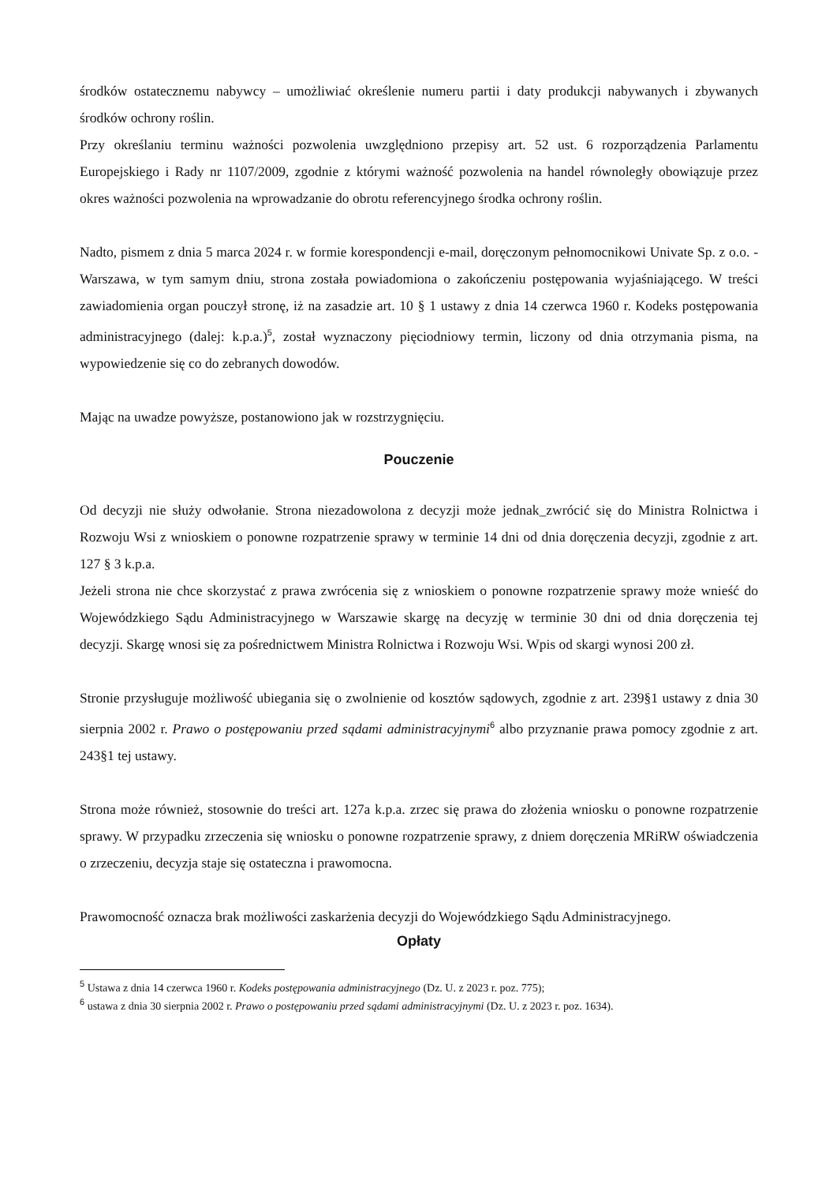środków ostatecznemu nabywcy – umożliwiać określenie numeru partii i daty produkcji nabywanych i zbywanych środków ochrony roślin.
Przy określaniu terminu ważności pozwolenia uwzględniono przepisy art. 52 ust. 6 rozporządzenia Parlamentu Europejskiego i Rady nr 1107/2009, zgodnie z którymi ważność pozwolenia na handel równoległy obowiązuje przez okres ważności pozwolenia na wprowadzanie do obrotu referencyjnego środka ochrony roślin.
Nadto, pismem z dnia 5 marca 2024 r. w formie korespondencji e-mail, doręczonym pełnomocnikowi Univate Sp. z o.o. - Warszawa, w tym samym dniu, strona została powiadomiona o zakończeniu postępowania wyjaśniającego. W treści zawiadomienia organ pouczył stronę, iż na zasadzie art. 10 § 1 ustawy z dnia 14 czerwca 1960 r. Kodeks postępowania administracyjnego (dalej: k.p.a.)<sup>5</sup>, został wyznaczony pięciodniowy termin, liczony od dnia otrzymania pisma, na wypowiedzenie się co do zebranych dowodów.
Mając na uwadze powyższe, postanowiono jak w rozstrzygnięciu.
Pouczenie
Od decyzji nie służy odwołanie. Strona niezadowolona z decyzji może jednak_zwrócić się do Ministra Rolnictwa i Rozwoju Wsi z wnioskiem o ponowne rozpatrzenie sprawy w terminie 14 dni od dnia doręczenia decyzji, zgodnie z art. 127 § 3 k.p.a.
Jeżeli strona nie chce skorzystać z prawa zwrócenia się z wnioskiem o ponowne rozpatrzenie sprawy może wnieść do Wojewódzkiego Sądu Administracyjnego w Warszawie skargę na decyzję w terminie 30 dni od dnia doręczenia tej decyzji. Skargę wnosi się za pośrednictwem Ministra Rolnictwa i Rozwoju Wsi. Wpis od skargi wynosi 200 zł.
Stronie przysługuje możliwość ubiegania się o zwolnienie od kosztów sądowych, zgodnie z art. 239§1 ustawy z dnia 30 sierpnia 2002 r. Prawo o postępowaniu przed sądami administracyjnymi<sup>6</sup> albo przyznanie prawa pomocy zgodnie z art. 243§1 tej ustawy.
Strona może również, stosownie do treści art. 127a k.p.a. zrzec się prawa do złożenia wniosku o ponowne rozpatrzenie sprawy. W przypadku zrzeczenia się wniosku o ponowne rozpatrzenie sprawy, z dniem doręczenia MRiRW oświadczenia o zrzeczeniu, decyzja staje się ostateczna i prawomocna.
Prawomocność oznacza brak możliwości zaskarżenia decyzji do Wojewódzkiego Sądu Administracyjnego.
Opłaty
<sup>5</sup> Ustawa z dnia 14 czerwca 1960 r. Kodeks postępowania administracyjnego (Dz. U. z 2023 r. poz. 775);
<sup>6</sup> ustawa z dnia 30 sierpnia 2002 r. Prawo o postępowaniu przed sądami administracyjnymi (Dz. U. z 2023 r. poz. 1634).